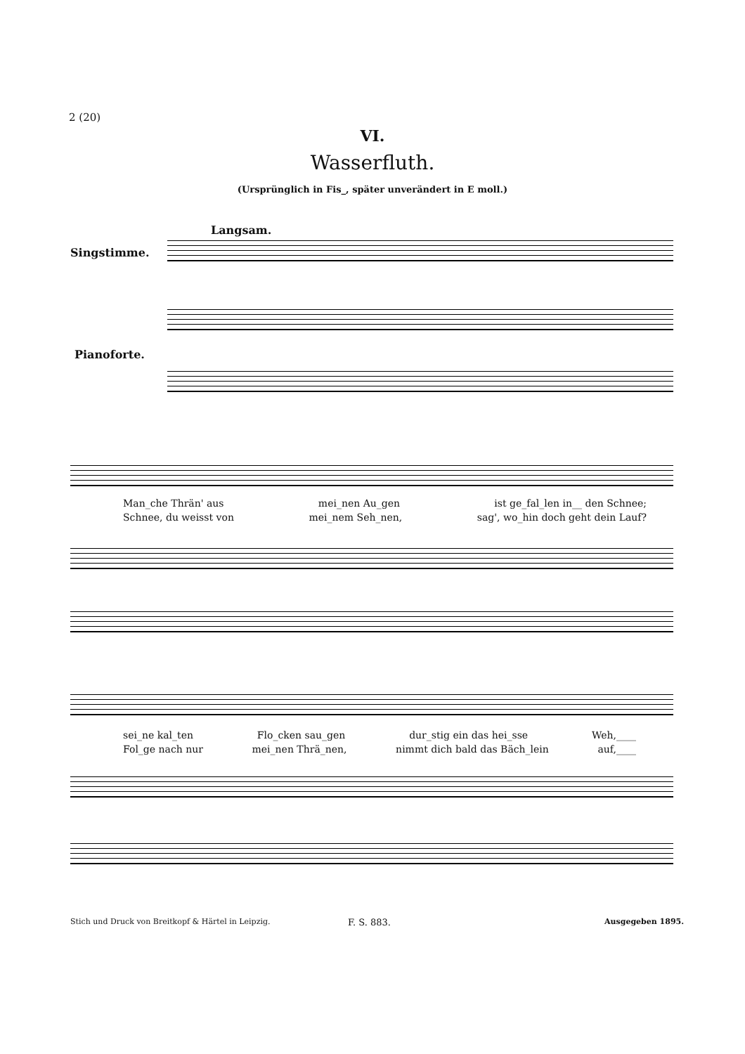2 (20)
VI.
Wasserfluth.
(Ursprünglich in Fis_, später unverändert in E moll.)
Langsam.
Singstimme.
Pianoforte.
Man_che Thrän' aus mei_nen Au_gen ist ge_fal_len in__ den Schnee;
Schnee, du weisst von mei_nem Seh_nen, sag', wo_hin doch geht dein Lauf?
sei_ne kal_ten Flo_cken sau_gen dur_stig ein das hei_sse Weh,____
Fol_ge nach nur mei_nen Thrä_nen, nimmt dich bald das Bäch_lein auf,____
Stich und Druck von Breitkopf & Härtel in Leipzig.
F. S. 883. Ausgegeben 1895.